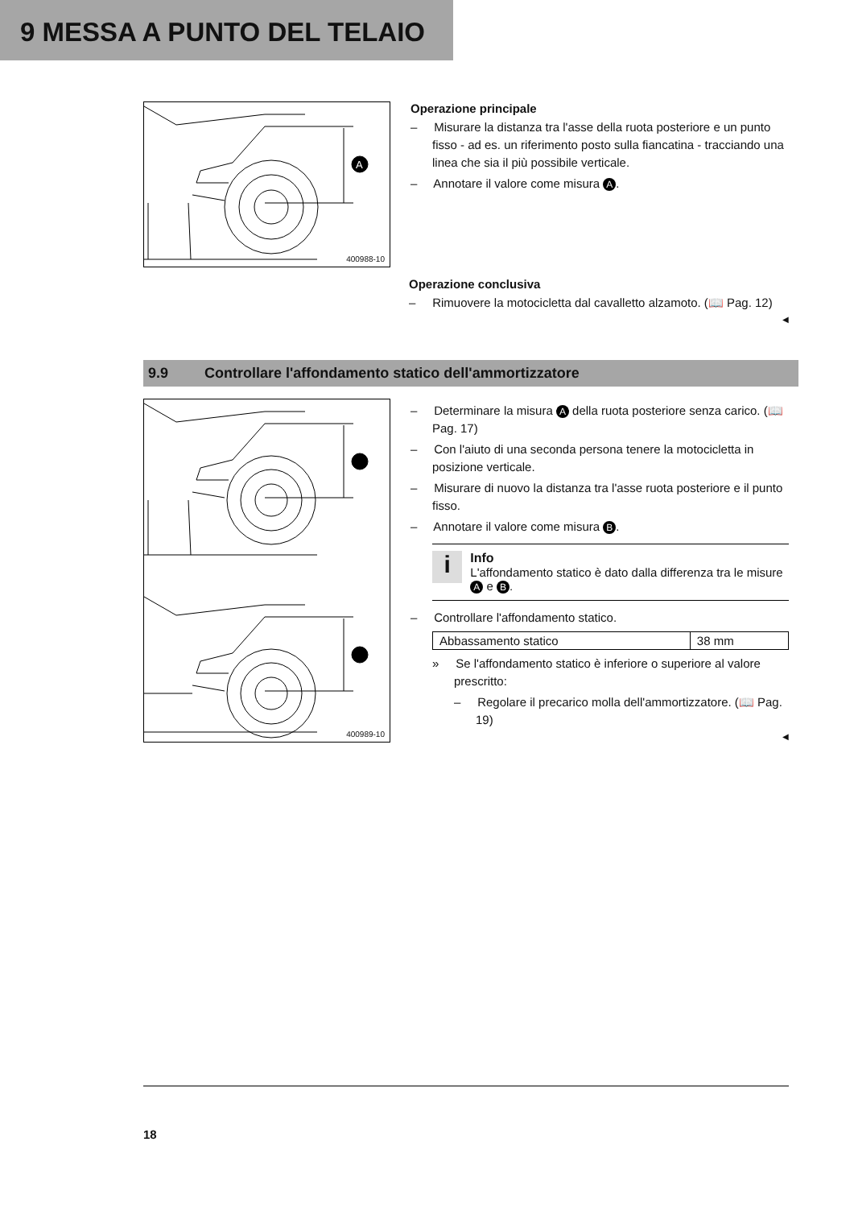9 MESSA A PUNTO DEL TELAIO
A
400988-10
Operazione principale
– Misurare la distanza tra l'asse della ruota posteriore e un punto fisso - ad es. un riferimento posto sulla fiancatina - tracciando una linea che sia il più possibile verticale.
– Annotare il valore come misura A.
Operazione conclusiva
– Rimuovere la motocicletta dal cavalletto alzamoto. (📖 Pag. 12)
◀
9.9 Controllare l'affondamento statico dell'ammortizzatore
400989-10
– Determinare la misura A della ruota posteriore senza carico. (📖 Pag. 17)
– Con l'aiuto di una seconda persona tenere la motocicletta in posizione verticale.
– Misurare di nuovo la distanza tra l'asse ruota posteriore e il punto fisso.
– Annotare il valore come misura B.
i
Info
L'affondamento statico è dato dalla differenza tra le misure A e B.
– Controllare l'affondamento statico.
| Abbassamento statico | 38 mm |
» Se l'affondamento statico è inferiore o superiore al valore prescritto:
– Regolare il precarico molla dell'ammortizzatore. (📖 Pag. 19)
◀
18